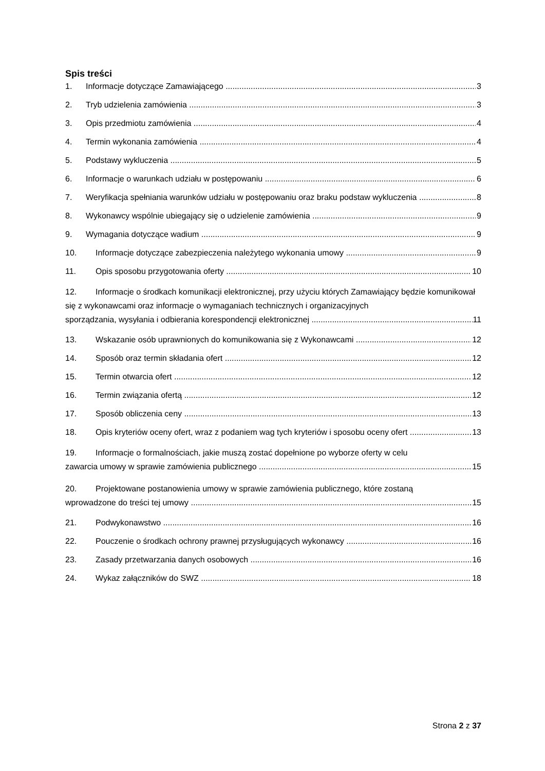Spis treści
1. Informacje dotyczące Zamawiającego 3
2. Tryb udzielenia zamówienia 3
3. Opis przedmiotu zamówienia 4
4. Termin wykonania zamówienia 4
5. Podstawy wykluczenia 5
6. Informacje o warunkach udziału w postępowaniu 6
7. Weryfikacja spełniania warunków udziału w postępowaniu oraz braku podstaw wykluczenia 8
8. Wykonawcy wspólnie ubiegający się o udzielenie zamówienia 9
9. Wymagania dotyczące wadium 9
10. Informacje dotyczące zabezpieczenia należytego wykonania umowy 9
11. Opis sposobu przygotowania oferty 10
12. Informacje o środkach komunikacji elektronicznej, przy użyciu których Zamawiający będzie komunikował się z wykonawcami oraz informacje o wymaganiach technicznych i organizacyjnych
sporządzania, wysyłania i odbierania korespondencji elektronicznej 11
13. Wskazanie osób uprawnionych do komunikowania się z Wykonawcami 12
14. Sposób oraz termin składania ofert 12
15. Termin otwarcia ofert 12
16. Termin związania ofertą 12
17. Sposób obliczenia ceny 13
18. Opis kryteriów oceny ofert, wraz z podaniem wag tych kryteriów i sposobu oceny ofert 13
19. Informacje o formalnościach, jakie muszą zostać dopełnione po wyborze oferty w celu
zawarcia umowy w sprawie zamówienia publicznego 15
20. Projektowane postanowienia umowy w sprawie zamówienia publicznego, które zostaną
wprowadzone do treści tej umowy 15
21. Podwykonawstwo 16
22. Pouczenie o środkach ochrony prawnej przysługujących wykonawcy 16
23. Zasady przetwarzania danych osobowych 16
24. Wykaz załączników do SWZ 18
Strona 2 z 37